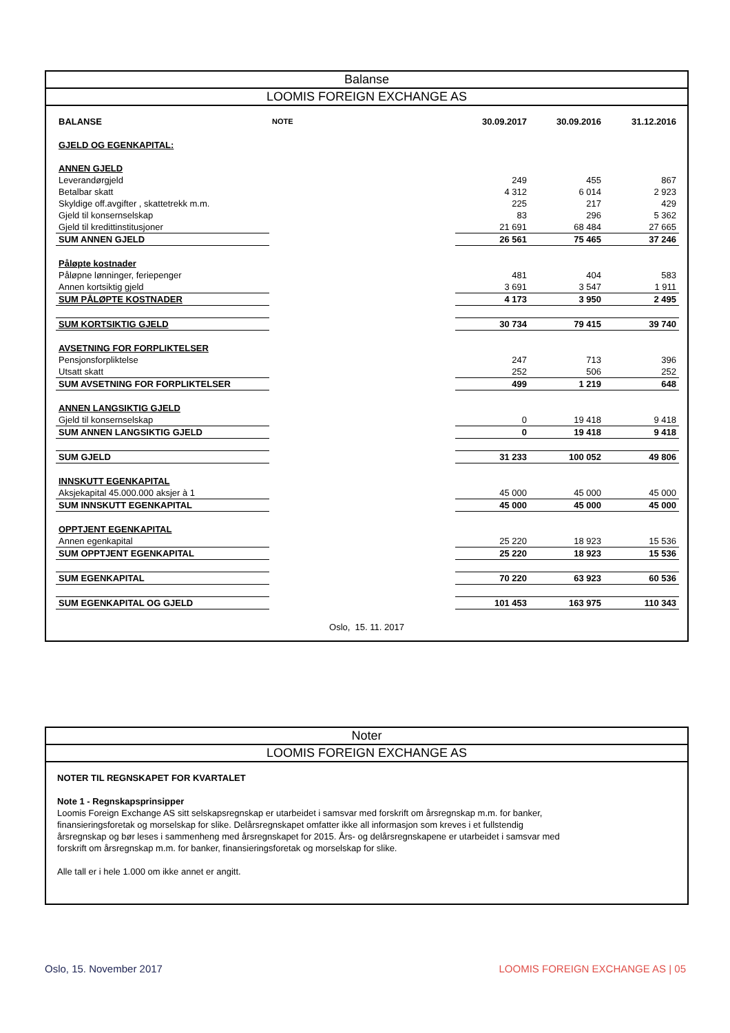Balanse
LOOMIS FOREIGN EXCHANGE AS
| BALANSE | NOTE | 30.09.2017 | 30.09.2016 | 31.12.2016 |
| GJELD OG EGENKAPITAL: | | | | |
| ANNEN GJELD | | | | |
| Leverandørgjeld | | 249 | 455 | 867 |
| Betalbar skatt | | 4 312 | 6 014 | 2 923 |
| Skyldige off.avgifter , skattetrekk m.m. | | 225 | 217 | 429 |
| Gjeld til konsernselskap | | 83 | 296 | 5 362 |
| Gjeld til kredittinstitusjoner | | 21 691 | 68 484 | 27 665 |
| SUM ANNEN GJELD | | 26 561 | 75 465 | 37 246 |
| Påløpte kostnader | | | | |
| Påløpne lønninger, feriepenger | | 481 | 404 | 583 |
| Annen kortsiktig gjeld | | 3 691 | 3 547 | 1 911 |
| SUM PÅLØPTE KOSTNADER | | 4 173 | 3 950 | 2 495 |
| SUM KORTSIKTIG GJELD | | 30 734 | 79 415 | 39 740 |
| AVSETNING FOR FORPLIKTELSER | | | | |
| Pensjonsforpliktelse | | 247 | 713 | 396 |
| Utsatt skatt | | 252 | 506 | 252 |
| SUM AVSETNING FOR FORPLIKTELSER | | 499 | 1 219 | 648 |
| ANNEN LANGSIKTIG GJELD | | | | |
| Gjeld til konsernselskap | | 0 | 19 418 | 9 418 |
| SUM ANNEN LANGSIKTIG GJELD | | 0 | 19 418 | 9 418 |
| SUM GJELD | | 31 233 | 100 052 | 49 806 |
| INNSKUTT EGENKAPITAL | | | | |
| Aksjekapital 45.000.000 aksjer à 1 | | 45 000 | 45 000 | 45 000 |
| SUM INNSKUTT EGENKAPITAL | | 45 000 | 45 000 | 45 000 |
| OPPTJENT EGENKAPITAL | | | | |
| Annen egenkapital | | 25 220 | 18 923 | 15 536 |
| SUM OPPTJENT EGENKAPITAL | | 25 220 | 18 923 | 15 536 |
| SUM EGENKAPITAL | | 70 220 | 63 923 | 60 536 |
| SUM EGENKAPITAL OG GJELD | | 101 453 | 163 975 | 110 343 |
Oslo, 15. 11. 2017
Noter
LOOMIS FOREIGN EXCHANGE AS
NOTER TIL REGNSKAPET FOR KVARTALET
Note 1 - Regnskapsprinsipper
Loomis Foreign Exchange AS sitt selskapsregnskap er utarbeidet i samsvar med forskrift om årsregnskap m.m. for banker, finansieringsforetak og morselskap for slike. Delårsregnskapet omfatter ikke all informasjon som kreves i et fullstendig årsregnskap og bør leses i sammenheng med årsregnskapet for 2015. Års- og delårsregnskapene er utarbeidet i samsvar med forskrift om årsregnskap m.m. for banker, finansieringsforetak og morselskap for slike.
Alle tall er i hele 1.000 om ikke annet er angitt.
Oslo, 15. November 2017 LOOMIS FOREIGN EXCHANGE AS | 05